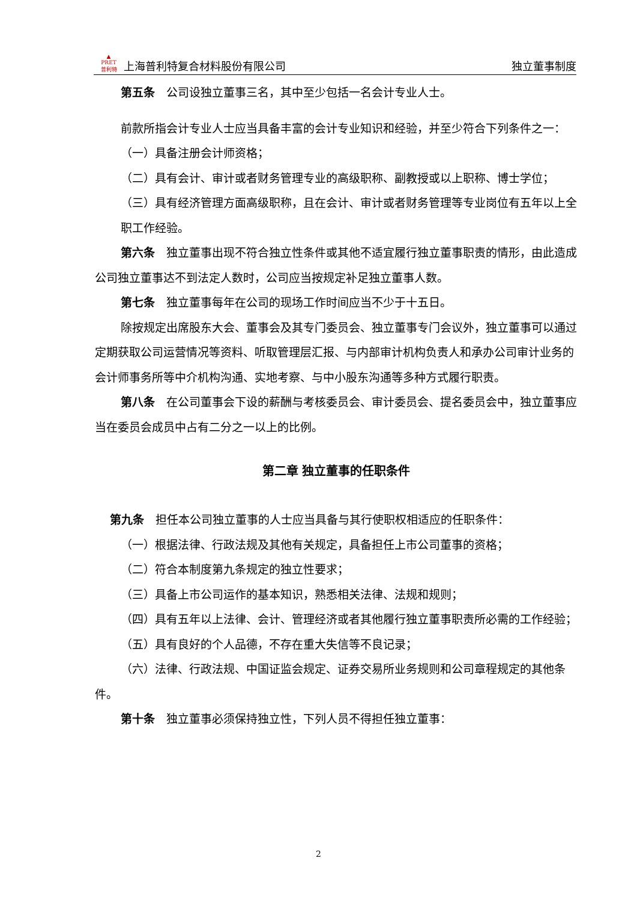▲
PRET
普利特 上海普利特复合材料股份有限公司 独立董事制度
第五条　公司设独立董事三名，其中至少包括一名会计专业人士。
前款所指会计专业人士应当具备丰富的会计专业知识和经验，并至少符合下列条件之一：
（一）具备注册会计师资格；
（二）具有会计、审计或者财务管理专业的高级职称、副教授或以上职称、博士学位；
（三）具有经济管理方面高级职称，且在会计、审计或者财务管理等专业岗位有五年以上全职工作经验。
第六条　独立董事出现不符合独立性条件或其他不适宜履行独立董事职责的情形，由此造成公司独立董事达不到法定人数时，公司应当按规定补足独立董事人数。
第七条　独立董事每年在公司的现场工作时间应当不少于十五日。
除按规定出席股东大会、董事会及其专门委员会、独立董事专门会议外，独立董事可以通过定期获取公司运营情况等资料、听取管理层汇报、与内部审计机构负责人和承办公司审计业务的会计师事务所等中介机构沟通、实地考察、与中小股东沟通等多种方式履行职责。
第八条　在公司董事会下设的薪酬与考核委员会、审计委员会、提名委员会中，独立董事应当在委员会成员中占有二分之一以上的比例。
第二章 独立董事的任职条件
第九条　担任本公司独立董事的人士应当具备与其行使职权相适应的任职条件：
（一）根据法律、行政法规及其他有关规定，具备担任上市公司董事的资格；
（二）符合本制度第九条规定的独立性要求；
（三）具备上市公司运作的基本知识，熟悉相关法律、法规和规则；
（四）具有五年以上法律、会计、管理经济或者其他履行独立董事职责所必需的工作经验；
（五）具有良好的个人品德，不存在重大失信等不良记录；
（六）法律、行政法规、中国证监会规定、证券交易所业务规则和公司章程规定的其他条件。
第十条　独立董事必须保持独立性，下列人员不得担任独立董事：
2